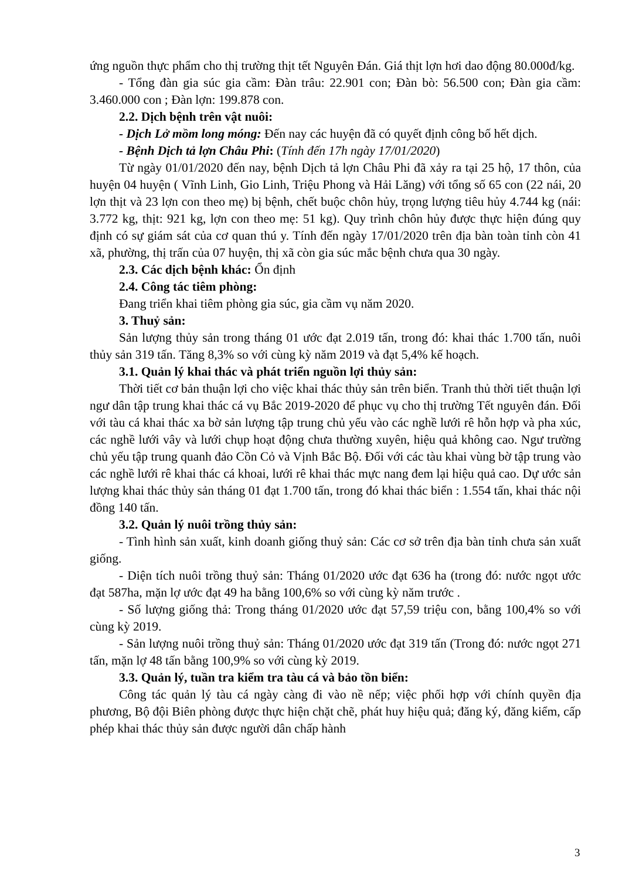ứng nguồn thực phẩm cho thị trường thịt tết Nguyên Đán. Giá thịt lợn hơi dao động 80.000đ/kg.
- Tổng đàn gia súc gia cầm: Đàn trâu: 22.901 con; Đàn bò: 56.500 con; Đàn gia cầm: 3.460.000 con ; Đàn lợn: 199.878 con.
2.2. Dịch bệnh trên vật nuôi:
- Dịch Lở mồm long móng: Đến nay các huyện đã có quyết định công bố hết dịch.
- Bệnh Dịch tả lợn Châu Phi: (Tính đến 17h ngày 17/01/2020)
Từ ngày 01/01/2020 đến nay, bệnh Dịch tả lợn Châu Phi đã xảy ra tại 25 hộ, 17 thôn, của huyện 04 huyện ( Vĩnh Linh, Gio Linh, Triệu Phong và Hải Lăng) với tổng số 65 con (22 nái, 20 lợn thịt và 23 lợn con theo mẹ) bị bệnh, chết buộc chôn hủy, trọng lượng tiêu hủy 4.744 kg (nái: 3.772 kg, thịt: 921 kg, lợn con theo mẹ: 51 kg). Quy trình chôn hủy được thực hiện đúng quy định có sự giám sát của cơ quan thú y. Tính đến ngày 17/01/2020 trên địa bàn toàn tỉnh còn 41 xã, phường, thị trấn của 07 huyện, thị xã còn gia súc mắc bệnh chưa qua 30 ngày.
2.3. Các dịch bệnh khác: Ổn định
2.4. Công tác tiêm phòng:
Đang triển khai tiêm phòng gia súc, gia cầm vụ năm 2020.
3. Thuỷ sản:
Sản lượng thủy sản trong tháng 01 ước đạt 2.019 tấn, trong đó: khai thác 1.700 tấn, nuôi thủy sản 319 tấn. Tăng 8,3% so với cùng kỳ năm 2019 và đạt 5,4% kế hoạch.
3.1. Quản lý khai thác và phát triển nguồn lợi thủy sản:
Thời tiết cơ bản thuận lợi cho việc khai thác thủy sản trên biển. Tranh thủ thời tiết thuận lợi ngư dân tập trung khai thác cá vụ Bắc 2019-2020 để phục vụ cho thị trường Tết nguyên đán. Đối với tàu cá khai thác xa bờ sản lượng tập trung chủ yếu vào các nghề lưới rê hỗn hợp và pha xúc, các nghề lưới vây và lưới chụp hoạt động chưa thường xuyên, hiệu quả không cao. Ngư trường chủ yếu tập trung quanh đảo Cồn Cỏ và Vịnh Bắc Bộ. Đối với các tàu khai vùng bờ tập trung vào các nghề lưới rê khai thác cá khoai, lưới rê khai thác mực nang đem lại hiệu quả cao. Dự ước sản lượng khai thác thủy sản tháng 01 đạt 1.700 tấn, trong đó khai thác biển : 1.554 tấn, khai thác nội đồng 140 tấn.
3.2. Quản lý nuôi trồng thủy sản:
- Tình hình sản xuất, kinh doanh giống thuỷ sản: Các cơ sở trên địa bàn tỉnh chưa sản xuất giống.
- Diện tích nuôi trồng thuỷ sản: Tháng 01/2020 ước đạt 636 ha (trong đó: nước ngọt ước đạt 587ha, mặn lợ ước đạt 49 ha bằng 100,6% so với cùng kỳ năm trước .
- Số lượng giống thả: Trong tháng 01/2020 ước đạt 57,59 triệu con, bằng 100,4% so với cùng kỳ 2019.
- Sản lượng nuôi trồng thuỷ sản: Tháng 01/2020 ước đạt 319 tấn (Trong đó: nước ngọt 271 tấn, mặn lợ 48 tấn bằng 100,9% so với cùng kỳ 2019.
3.3. Quản lý, tuần tra kiểm tra tàu cá và bảo tồn biển:
Công tác quản lý tàu cá ngày càng đi vào nề nếp; việc phối hợp với chính quyền địa phương, Bộ đội Biên phòng được thực hiện chặt chẽ, phát huy hiệu quả; đăng ký, đăng kiểm, cấp phép khai thác thủy sản được người dân chấp hành
3